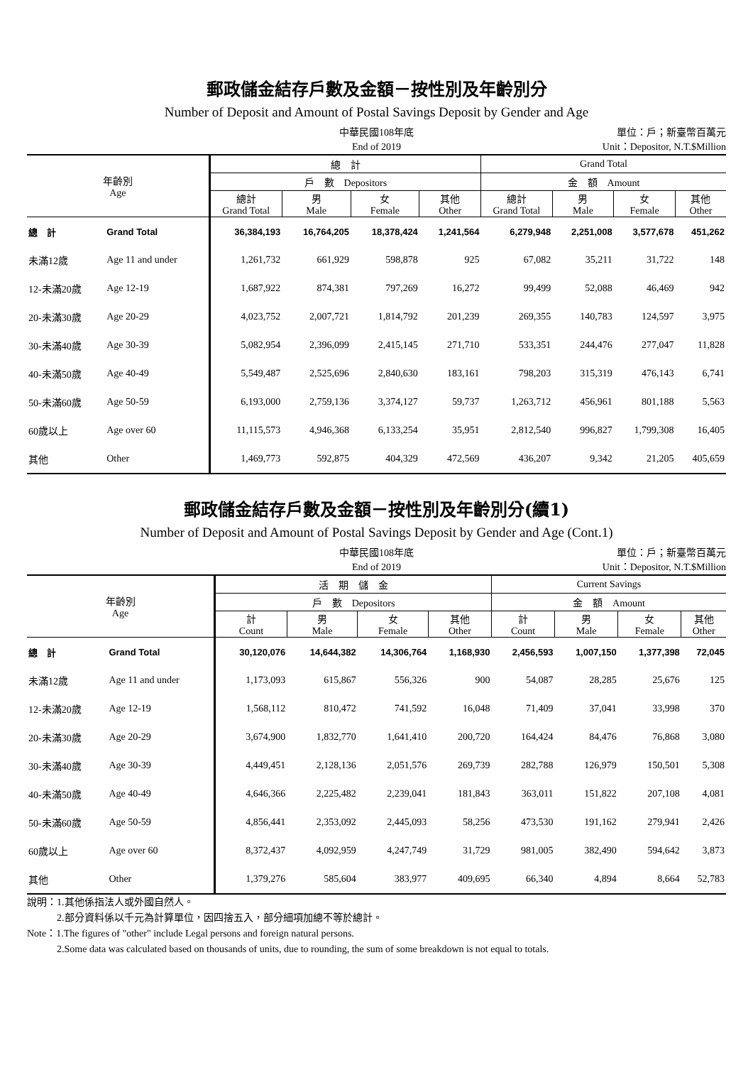郵政儲金結存戶數及金額－按性別及年齡別分
Number of Deposit and Amount of Postal Savings Deposit by Gender and Age
中華民國108年底
End of 2019
單位：戶；新臺幣百萬元
Unit：Depositor, N.T.$Million
| 年齡別 Age | | 總 計 | | | | Grand Total | | | |
| --- | --- | --- | --- | --- | --- | --- | --- | --- | --- |
| | | 戶 數 Depositors | | | | 金 額 Amount | | | |
| | | 總計 Grand Total | 男 Male | 女 Female | 其他 Other | 總計 Grand Total | 男 Male | 女 Female | 其他 Other |
| 總 計 | Grand Total | 36,384,193 | 16,764,205 | 18,378,424 | 1,241,564 | 6,279,948 | 2,251,008 | 3,577,678 | 451,262 |
| 未滿12歲 | Age 11 and under | 1,261,732 | 661,929 | 598,878 | 925 | 67,082 | 35,211 | 31,722 | 148 |
| 12-未滿20歲 | Age 12-19 | 1,687,922 | 874,381 | 797,269 | 16,272 | 99,499 | 52,088 | 46,469 | 942 |
| 20-未滿30歲 | Age 20-29 | 4,023,752 | 2,007,721 | 1,814,792 | 201,239 | 269,355 | 140,783 | 124,597 | 3,975 |
| 30-未滿40歲 | Age 30-39 | 5,082,954 | 2,396,099 | 2,415,145 | 271,710 | 533,351 | 244,476 | 277,047 | 11,828 |
| 40-未滿50歲 | Age 40-49 | 5,549,487 | 2,525,696 | 2,840,630 | 183,161 | 798,203 | 315,319 | 476,143 | 6,741 |
| 50-未滿60歲 | Age 50-59 | 6,193,000 | 2,759,136 | 3,374,127 | 59,737 | 1,263,712 | 456,961 | 801,188 | 5,563 |
| 60歲以上 | Age over 60 | 11,115,573 | 4,946,368 | 6,133,254 | 35,951 | 2,812,540 | 996,827 | 1,799,308 | 16,405 |
| 其他 | Other | 1,469,773 | 592,875 | 404,329 | 472,569 | 436,207 | 9,342 | 21,205 | 405,659 |
郵政儲金結存戶數及金額－按性別及年齡別分(續1)
Number of Deposit and Amount of Postal Savings Deposit by Gender and Age (Cont.1)
中華民國108年底
End of 2019
單位：戶；新臺幣百萬元
Unit：Depositor, N.T.$Million
| 年齡別 Age | | 活 期 儲 金 | | | | Current Savings | | | |
| --- | --- | --- | --- | --- | --- | --- | --- | --- | --- |
| | | 戶 數 Depositors | | | | 金 額 Amount | | | |
| | | 計 Count | 男 Male | 女 Female | 其他 Other | 計 Count | 男 Male | 女 Female | 其他 Other |
| 總 計 | Grand Total | 30,120,076 | 14,644,382 | 14,306,764 | 1,168,930 | 2,456,593 | 1,007,150 | 1,377,398 | 72,045 |
| 未滿12歲 | Age 11 and under | 1,173,093 | 615,867 | 556,326 | 900 | 54,087 | 28,285 | 25,676 | 125 |
| 12-未滿20歲 | Age 12-19 | 1,568,112 | 810,472 | 741,592 | 16,048 | 71,409 | 37,041 | 33,998 | 370 |
| 20-未滿30歲 | Age 20-29 | 3,674,900 | 1,832,770 | 1,641,410 | 200,720 | 164,424 | 84,476 | 76,868 | 3,080 |
| 30-未滿40歲 | Age 30-39 | 4,449,451 | 2,128,136 | 2,051,576 | 269,739 | 282,788 | 126,979 | 150,501 | 5,308 |
| 40-未滿50歲 | Age 40-49 | 4,646,366 | 2,225,482 | 2,239,041 | 181,843 | 363,011 | 151,822 | 207,108 | 4,081 |
| 50-未滿60歲 | Age 50-59 | 4,856,441 | 2,353,092 | 2,445,093 | 58,256 | 473,530 | 191,162 | 279,941 | 2,426 |
| 60歲以上 | Age over 60 | 8,372,437 | 4,092,959 | 4,247,749 | 31,729 | 981,005 | 382,490 | 594,642 | 3,873 |
| 其他 | Other | 1,379,276 | 585,604 | 383,977 | 409,695 | 66,340 | 4,894 | 8,664 | 52,783 |
說明：1.其他係指法人或外國自然人。
　　　2.部分資料係以千元為計算單位，因四捨五入，部分細項加總不等於總計。
Note：1.The figures of "other" include Legal persons and foreign natural persons.
　　　2.Some data was calculated based on thousands of units, due to rounding, the sum of some breakdown is not equal to totals.